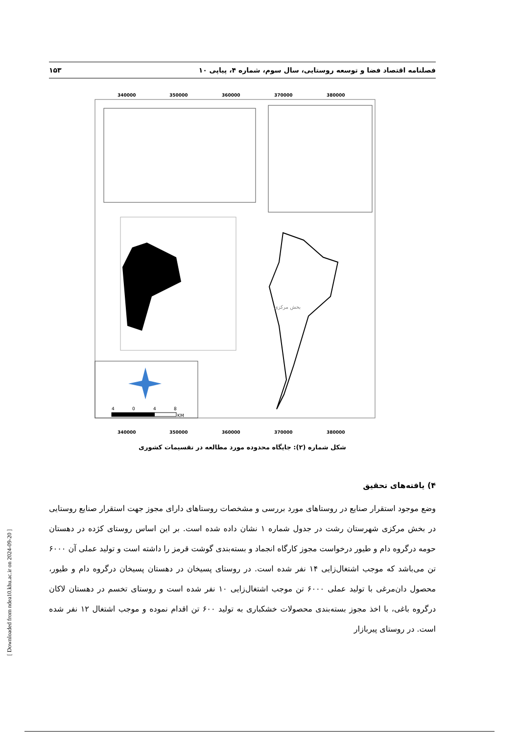فصلنامه اقتصاد فضا و توسعه روستایی، سال سوم، شماره ۴، پیاپی ۱۰ ۱۵۳
340000
350000
360000
370000
380000
340000
350000
360000
370000
380000
بخش مرکزی
4
0
4
8
KM
شکل شماره (۲): جایگاه محدوده مورد مطالعه در تقسیمات کشوری
۴) یافته‌های تحقیق
وضع موجود استقرار صنایع در روستاهای مورد بررسی و مشخصات روستاهای دارای مجوز جهت استقرار صنایع روستایی در بخش مرکزی شهرستان رشت در جدول شماره ۱ نشان داده شده است. بر این اساس روستای کژده در دهستان حومه درگروه دام و طیور درخواست مجوز کارگاه انجماد و بسته‌بندی گوشت قرمز را داشته است و تولید عملی آن ۶۰۰۰ تن می‌باشد که موجب اشتغال‌زایی ۱۴ نفر شده است. در روستای پسیخان در دهستان پسیخان درگروه دام و طیور، محصول دان‌مرغی با تولید عملی ۶۰۰۰ تن موجب اشتغال‌زایی ۱۰ نفر شده است و روستای تخسم در دهستان لاکان درگروه باغی، با اخذ مجوز بسته‌بندی محصولات خشکباری به تولید ۶۰۰ تن اقدام نموده و موجب اشتغال ۱۲ نفر شده است. در روستای پیربازار
[ Downloaded from ndea10.khu.ac.ir on 2024-09-20 ]